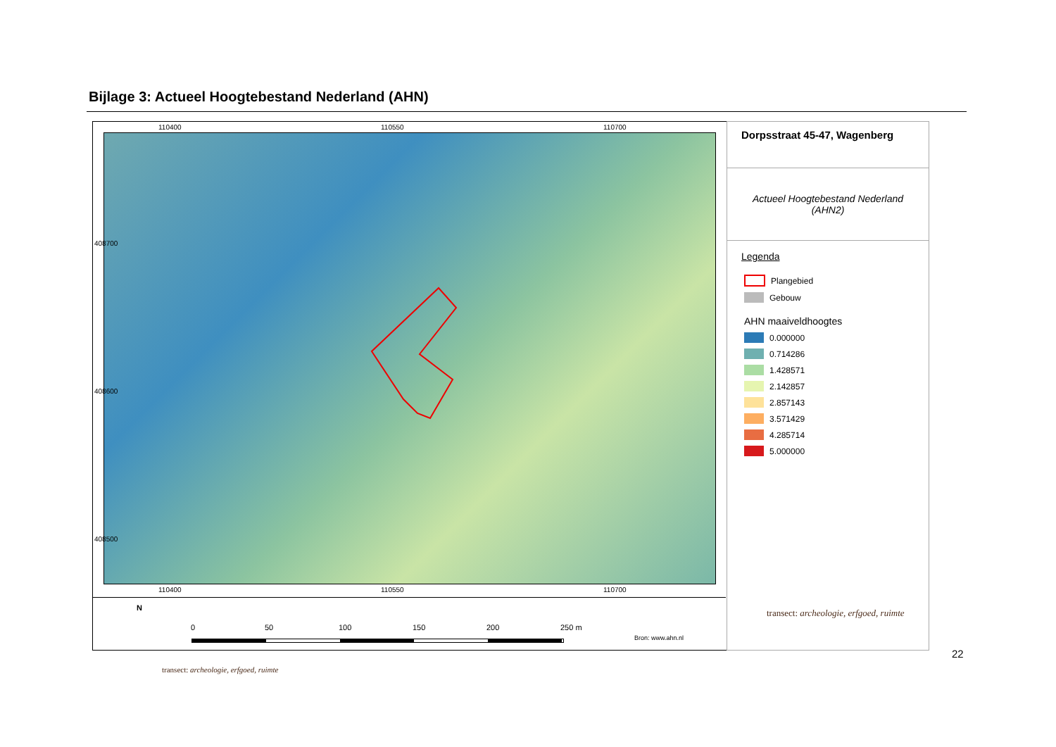Bijlage 3: Actueel Hoogtebestand Nederland (AHN)
110400 110550 110700
110400 110550 110700
408700
408600
408500
Dorpsstraat 45-47, Wagenberg
Actueel Hoogtebestand Nederland (AHN2)
Legenda
Plangebied
Gebouw
AHN maaiveldhoogtes
0.000000
0.714286
1.428571
2.142857
2.857143
3.571429
4.285714
5.000000
transect: archeologie, erfgoed, ruimte
N
0 50 100 150 200 250 m
Bron: www.ahn.nl
22
transect: archeologie, erfgoed, ruimte